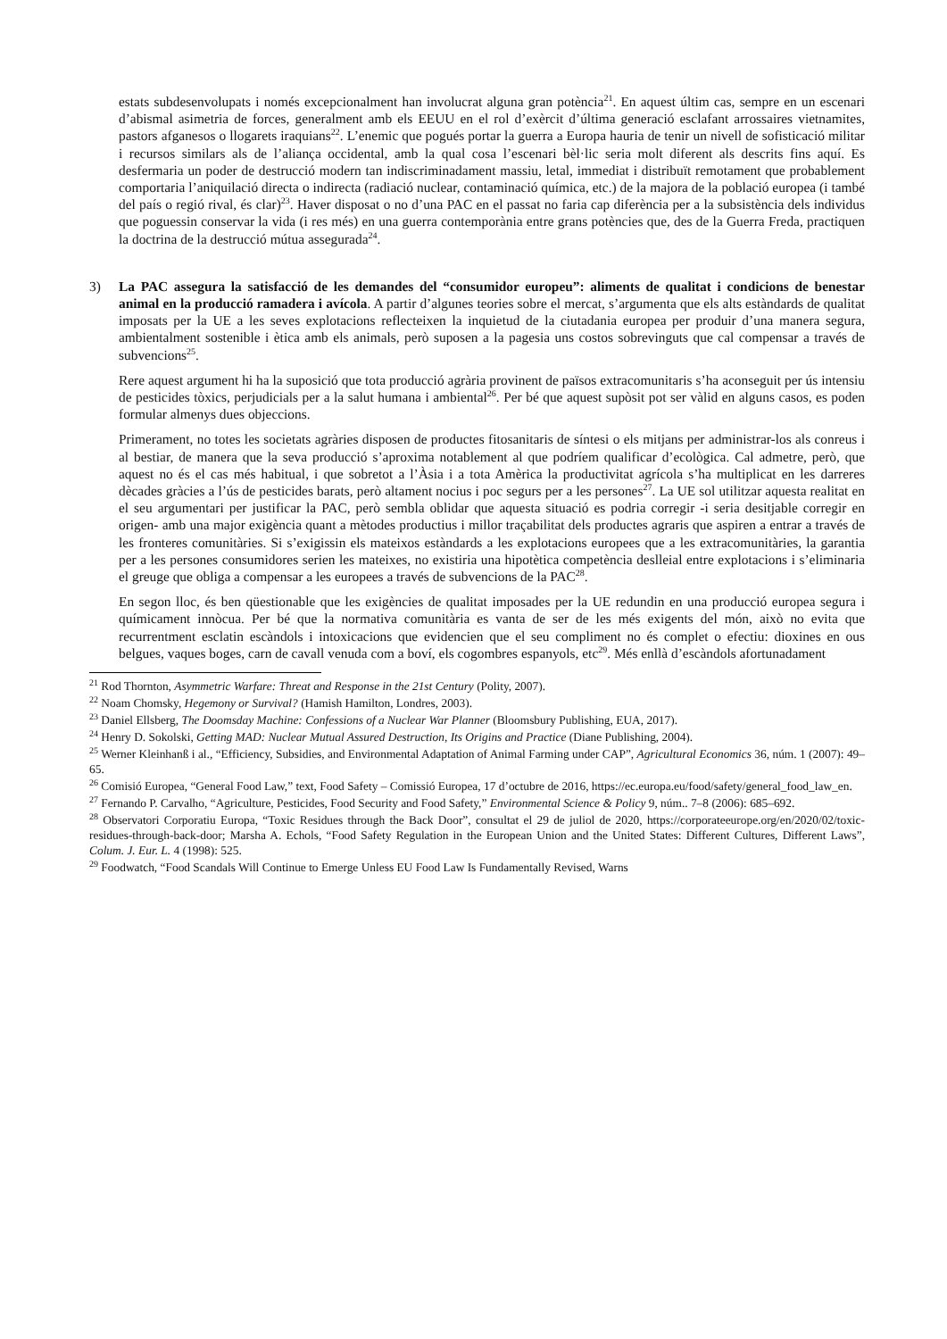estats subdesenvolupats i només excepcionalment han involucrat alguna gran potència<sup>21</sup>. En aquest últim cas, sempre en un escenari d’abismal asimetria de forces, generalment amb els EEUU en el rol d’exèrcit d’última generació esclafant arrossaires vietnamites, pastors afganesos o llogarets iraquians<sup>22</sup>. L’enemic que pogués portar la guerra a Europa hauria de tenir un nivell de sofisticació militar i recursos similars als de l’aliança occidental, amb la qual cosa l’escenari bèl·lic seria molt diferent als descrits fins aquí. Es desfermaria un poder de destrucció modern tan indiscriminadament massiu, letal, immediat i distribuït remotament que probablement comportaria l’aniquilació directa o indirecta (radiació nuclear, contaminació química, etc.) de la majora de la població europea (i també del país o regió rival, és clar)<sup>23</sup>. Haver disposat o no d’una PAC en el passat no faria cap diferència per a la subsistència dels individus que poguessin conservar la vida (i res més) en una guerra contemporània entre grans potències que, des de la Guerra Freda, practiquen la doctrina de la destrucció mútua assegurada<sup>24</sup>.
3) La PAC assegura la satisfacció de les demandes del “consumidor europeu”: aliments de qualitat i condicions de benestar animal en la producció ramadera i avícola. A partir d’algunes teories sobre el mercat, s’argumenta que els alts estàndards de qualitat imposats per la UE a les seves explotacions reflecteixen la inquietud de la ciutadania europea per produir d’una manera segura, ambientalment sostenible i ètica amb els animals, però suposen a la pagesia uns costos sobrevinguts que cal compensar a través de subvencions<sup>25</sup>.
Rere aquest argument hi ha la suposició que tota producció agrària provinent de països extracomunitaris s’ha aconseguit per ús intensiu de pesticides tòxics, perjudicials per a la salut humana i ambiental<sup>26</sup>. Per bé que aquest supòsit pot ser vàlid en alguns casos, es poden formular almenys dues objeccions.
Primerament, no totes les societats agràries disposen de productes fitosanitaris de síntesi o els mitjans per administrar-los als conreus i al bestiar, de manera que la seva producció s’aproxima notablement al que podríem qualificar d’ecològica. Cal admetre, però, que aquest no és el cas més habitual, i que sobretot a l’Àsia i a tota Amèrica la productivitat agrícola s’ha multiplicat en les darreres dècades gràcies a l’ús de pesticides barats, però altament nocius i poc segurs per a les persones<sup>27</sup>. La UE sol utilitzar aquesta realitat en el seu argumentari per justificar la PAC, però sembla oblidar que aquesta situació es podria corregir -i seria desitjable corregir en origen- amb una major exigència quant a mètodes productius i millor traçabilitat dels productes agraris que aspiren a entrar a través de les fronteres comunitàries. Si s’exigissin els mateixos estàndards a les explotacions europees que a les extracomunitàries, la garantia per a les persones consumidores serien les mateixes, no existiria una hipotètica competència deslleial entre explotacions i s’eliminaria el greuge que obliga a compensar a les europees a través de subvencions de la PAC<sup>28</sup>.
En segon lloc, és ben qüestionable que les exigències de qualitat imposades per la UE redundin en una producció europea segura i químicament innòcua. Per bé que la normativa comunitària es vanta de ser de les més exigents del món, això no evita que recurrentment esclatin escàndols i intoxicacions que evidencien que el seu compliment no és complet o efectiu: dioxines en ous belgues, vaques boges, carn de cavall venuda com a boví, els cogombres espanyols, etc<sup>29</sup>. Més enllà d’escàndols afortunadament
<sup>21</sup> Rod Thornton, Asymmetric Warfare: Threat and Response in the 21st Century (Polity, 2007).
<sup>22</sup> Noam Chomsky, Hegemony or Survival? (Hamish Hamilton, Londres, 2003).
<sup>23</sup> Daniel Ellsberg, The Doomsday Machine: Confessions of a Nuclear War Planner (Bloomsbury Publishing, EUA, 2017).
<sup>24</sup> Henry D. Sokolski, Getting MAD: Nuclear Mutual Assured Destruction, Its Origins and Practice (Diane Publishing, 2004).
<sup>25</sup> Werner Kleinhanß i al., “Efficiency, Subsidies, and Environmental Adaptation of Animal Farming under CAP”, Agricultural Economics 36, núm. 1 (2007): 49–65.
<sup>26</sup> Comisió Europea, “General Food Law,” text, Food Safety – Comissió Europea, 17 d’octubre de 2016, https://ec.europa.eu/food/safety/general_food_law_en.
<sup>27</sup> Fernando P. Carvalho, “Agriculture, Pesticides, Food Security and Food Safety,” Environmental Science & Policy 9, núm.. 7–8 (2006): 685–692.
<sup>28</sup> Observatori Corporatiu Europa, “Toxic Residues through the Back Door”, consultat el 29 de juliol de 2020, https://corporateeurope.org/en/2020/02/toxic-residues-through-back-door; Marsha A. Echols, “Food Safety Regulation in the European Union and the United States: Different Cultures, Different Laws”, Colum. J. Eur. L. 4 (1998): 525.
<sup>29</sup> Foodwatch, “Food Scandals Will Continue to Emerge Unless EU Food Law Is Fundamentally Revised, Warns